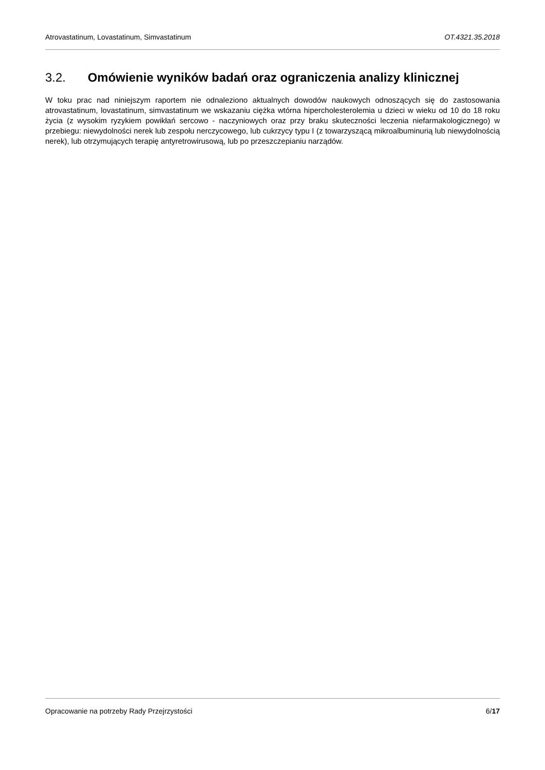Atrovastatinum, Lovastatinum, Simvastatinum OT.4321.35.2018
3.2. Omówienie wyników badań oraz ograniczenia analizy klinicznej
W toku prac nad niniejszym raportem nie odnaleziono aktualnych dowodów naukowych odnoszących się do zastosowania atrovastatinum, lovastatinum, simvastatinum we wskazaniu ciężka wtórna hipercholesterolemia u dzieci w wieku od 10 do 18 roku życia (z wysokim ryzykiem powikłań sercowo - naczyniowych oraz przy braku skuteczności leczenia niefarmakologicznego) w przebiegu: niewydolności nerek lub zespołu nerczycowego, lub cukrzycy typu I (z towarzyszącą mikroalbuminurią lub niewydolnością nerek), lub otrzymujących terapię antyretrowirusową, lub po przeszczepianiu narządów.
Opracowanie na potrzeby Rady Przejrzystości 6/17